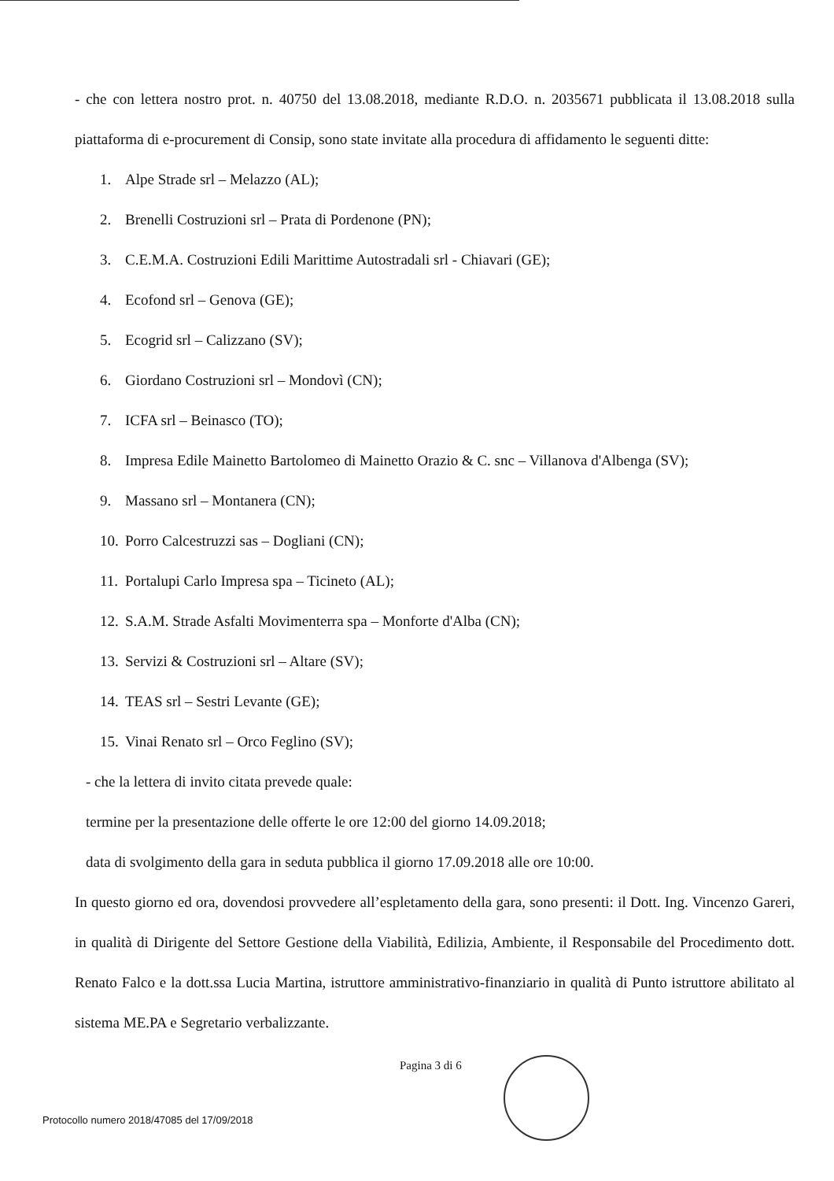- che con lettera nostro prot. n. 40750 del 13.08.2018, mediante R.D.O. n. 2035671 pubblicata il 13.08.2018 sulla piattaforma di e-procurement di Consip, sono state invitate alla procedura di affidamento le seguenti ditte:
1. Alpe Strade srl – Melazzo (AL);
2. Brenelli Costruzioni srl – Prata di Pordenone (PN);
3. C.E.M.A. Costruzioni Edili Marittime Autostradali srl - Chiavari (GE);
4. Ecofond srl – Genova (GE);
5. Ecogrid srl – Calizzano (SV);
6. Giordano Costruzioni srl – Mondovì (CN);
7. ICFA srl – Beinasco (TO);
8. Impresa Edile Mainetto Bartolomeo di Mainetto Orazio & C. snc – Villanova d'Albenga (SV);
9. Massano srl – Montanera (CN);
10. Porro Calcestruzzi sas – Dogliani (CN);
11. Portalupi Carlo Impresa spa – Ticineto (AL);
12. S.A.M. Strade Asfalti Movimenterra spa – Monforte d'Alba (CN);
13. Servizi & Costruzioni srl – Altare (SV);
14. TEAS srl – Sestri Levante (GE);
15. Vinai Renato srl – Orco Feglino (SV);
- che la lettera di invito citata prevede quale:
termine per la presentazione delle offerte le ore 12:00 del giorno 14.09.2018;
data di svolgimento della gara in seduta pubblica il giorno 17.09.2018 alle ore 10:00.
In questo giorno ed ora, dovendosi provvedere all’espletamento della gara, sono presenti: il Dott. Ing. Vincenzo Gareri, in qualità di Dirigente del Settore Gestione della Viabilità, Edilizia, Ambiente, il Responsabile del Procedimento dott. Renato Falco e la dott.ssa Lucia Martina, istruttore amministrativo-finanziario in qualità di Punto istruttore abilitato al sistema ME.PA e Segretario verbalizzante.
Pagina 3 di 6
Protocollo numero 2018/47085 del 17/09/2018